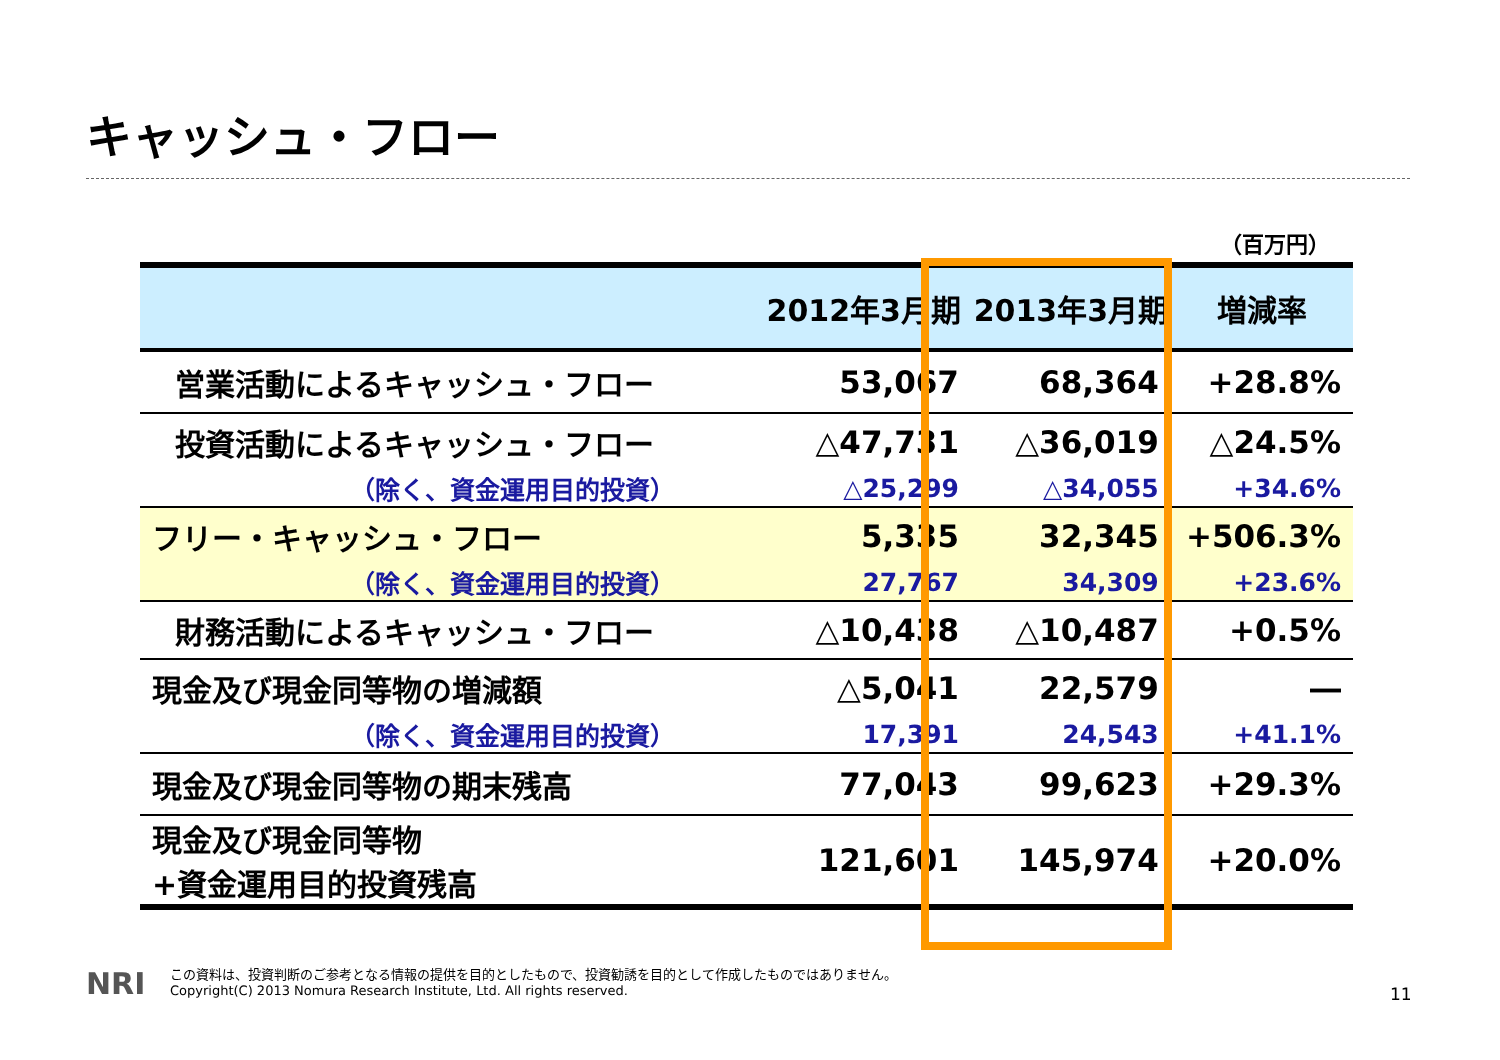キャッシュ・フロー
（百万円）
| | 2012年3月期 | 2013年3月期 | 増減率 |
| --- | --- | --- | --- |
| 営業活動によるキャッシュ・フロー | 53,067 | 68,364 | +28.8% |
| 投資活動によるキャッシュ・フロー | △47,731 | △36,019 | △24.5% |
| （除く、資金運用目的投資） | △25,299 | △34,055 | +34.6% |
| フリー・キャッシュ・フロー | 5,335 | 32,345 | +506.3% |
| （除く、資金運用目的投資） | 27,767 | 34,309 | +23.6% |
| 財務活動によるキャッシュ・フロー | △10,438 | △10,487 | +0.5% |
| 現金及び現金同等物の増減額 | △5,041 | 22,579 | ― |
| （除く、資金運用目的投資） | 17,391 | 24,543 | +41.1% |
| 現金及び現金同等物の期末残高 | 77,043 | 99,623 | +29.3% |
| 現金及び現金同等物 +資金運用目的投資残高 | 121,601 | 145,974 | +20.0% |
NRI
この資料は、投資判断のご参考となる情報の提供を目的としたもので、投資勧誘を目的として作成したものではありません。
Copyright(C) 2013 Nomura Research Institute, Ltd. All rights reserved.
11